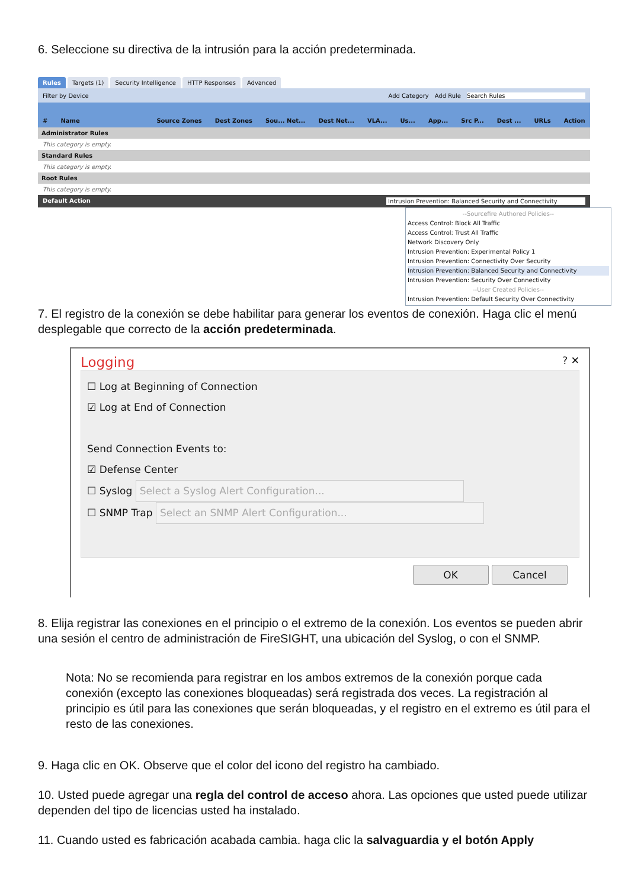6. Seleccione su directiva de la intrusión para la acción predeterminada.
Rules Targets (1) Security Intelligence HTTP Responses Advanced
Filter by Device Add Category Add Rule Search Rules
# Name Source Zones Dest Zones Sou... Net... Dest Net... VLA... Us... App... Src P... Dest ... URLs Action
Administrator Rules
This category is empty.
Standard Rules
This category is empty.
Root Rules
This category is empty.
Default Action Intrusion Prevention: Balanced Security and Connectivity
--Sourcefire Authored Policies--
Access Control: Block All Traffic
Access Control: Trust All Traffic
Network Discovery Only
Intrusion Prevention: Experimental Policy 1
Intrusion Prevention: Connectivity Over Security
Intrusion Prevention: Balanced Security and Connectivity
Intrusion Prevention: Security Over Connectivity
--User Created Policies--
Intrusion Prevention: Default Security Over Connectivity
7. El registro de la conexión se debe habilitar para generar los eventos de conexión. Haga clic el menú desplegable que correcto de la acción predeterminada.
Logging? ✕
☐ Log at Beginning of Connection
☑ Log at End of Connection
Send Connection Events to:
☑ Defense Center
☐ Syslog Select a Syslog Alert Configuration...
☐ SNMP Trap Select an SNMP Alert Configuration...
OK Cancel
8. Elija registrar las conexiones en el principio o el extremo de la conexión. Los eventos se pueden abrir una sesión el centro de administración de FireSIGHT, una ubicación del Syslog, o con el SNMP.
Nota: No se recomienda para registrar en los ambos extremos de la conexión porque cada conexión (excepto las conexiones bloqueadas) será registrada dos veces. La registración al principio es útil para las conexiones que serán bloqueadas, y el registro en el extremo es útil para el resto de las conexiones.
9. Haga clic en OK. Observe que el color del icono del registro ha cambiado.
10. Usted puede agregar una regla del control de acceso ahora. Las opciones que usted puede utilizar dependen del tipo de licencias usted ha instalado.
11. Cuando usted es fabricación acabada cambia. haga clic la salvaguardia y el botón Apply